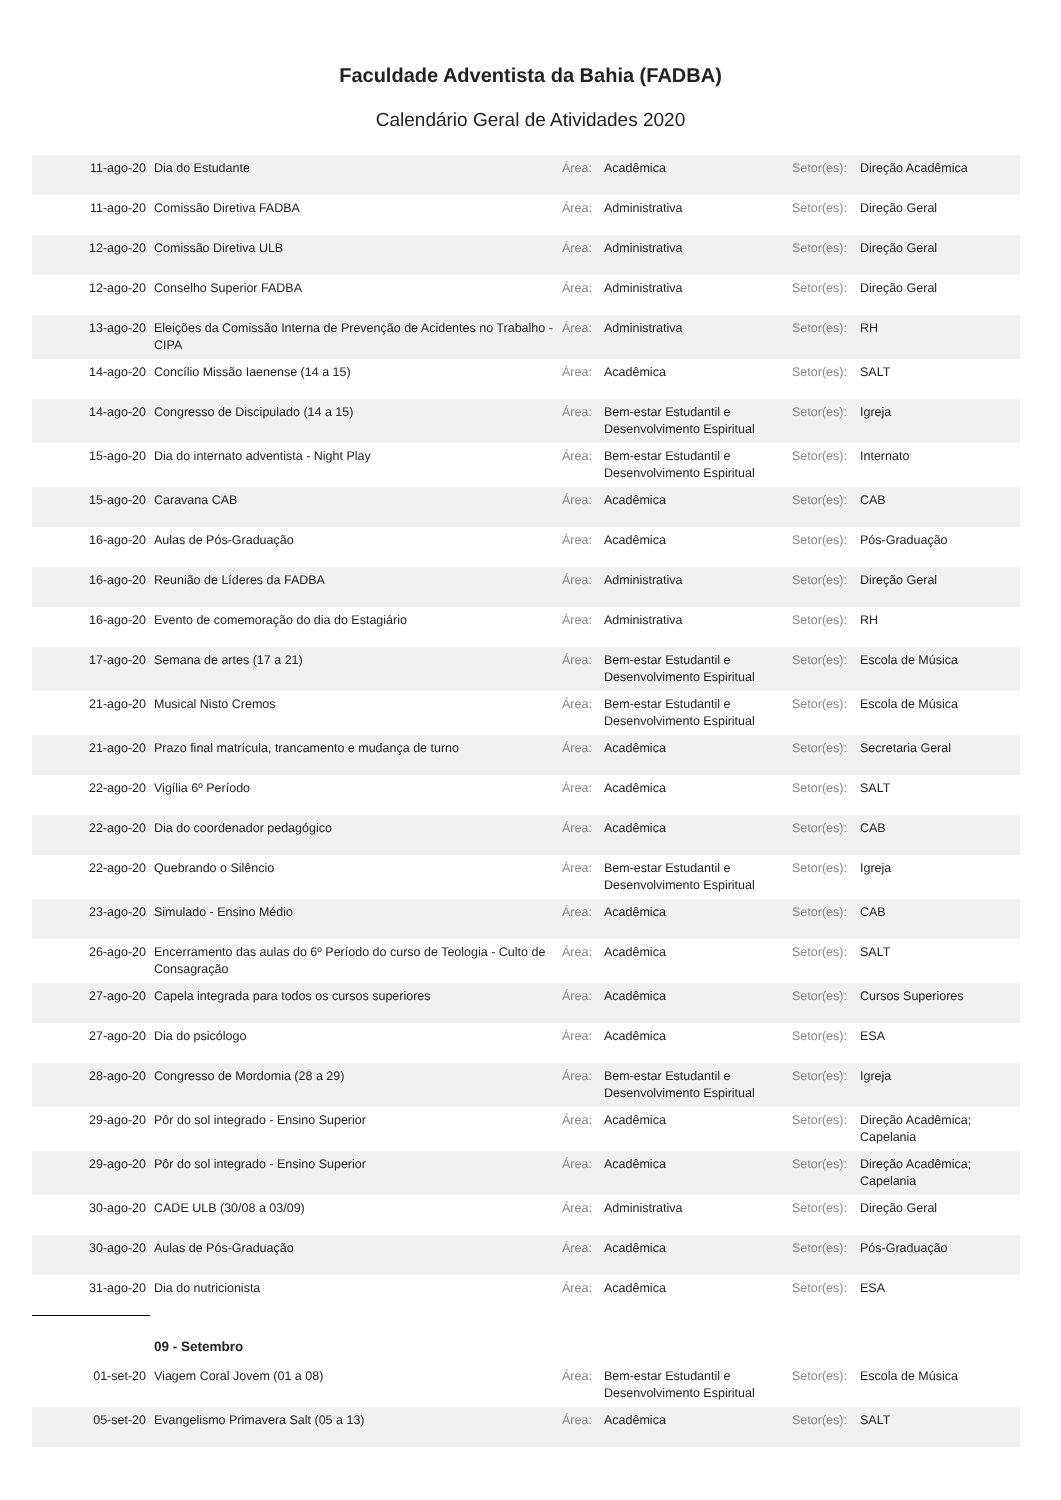Faculdade Adventista da Bahia (FADBA)
Calendário Geral de Atividades 2020
| 11-ago-20 | Dia do Estudante | Área: | Acadêmica | Setor(es): | Direção Acadêmica |
| 11-ago-20 | Comissão Diretiva FADBA | Área: | Administrativa | Setor(es): | Direção Geral |
| 12-ago-20 | Comissão Diretiva ULB | Área: | Administrativa | Setor(es): | Direção Geral |
| 12-ago-20 | Conselho Superior FADBA | Área: | Administrativa | Setor(es): | Direção Geral |
| 13-ago-20 | Eleições da Comissão Interna de Prevenção de Acidentes no Trabalho - CIPA | Área: | Administrativa | Setor(es): | RH |
| 14-ago-20 | Concílio Missão Iaenense (14 a 15) | Área: | Acadêmica | Setor(es): | SALT |
| 14-ago-20 | Congresso de Discipulado (14 a 15) | Área: | Bem-estar Estudantil e Desenvolvimento Espiritual | Setor(es): | Igreja |
| 15-ago-20 | Dia do internato adventista - Night Play | Área: | Bem-estar Estudantil e Desenvolvimento Espiritual | Setor(es): | Internato |
| 15-ago-20 | Caravana CAB | Área: | Acadêmica | Setor(es): | CAB |
| 16-ago-20 | Aulas de Pós-Graduação | Área: | Acadêmica | Setor(es): | Pós-Graduação |
| 16-ago-20 | Reunião de Líderes da FADBA | Área: | Administrativa | Setor(es): | Direção Geral |
| 16-ago-20 | Evento de comemoração do dia do Estagiário | Área: | Administrativa | Setor(es): | RH |
| 17-ago-20 | Semana de artes (17 a 21) | Área: | Bem-estar Estudantil e Desenvolvimento Espiritual | Setor(es): | Escola de Música |
| 21-ago-20 | Musical Nisto Cremos | Área: | Bem-estar Estudantil e Desenvolvimento Espiritual | Setor(es): | Escola de Música |
| 21-ago-20 | Prazo final matrícula, trancamento e mudança de turno | Área: | Acadêmica | Setor(es): | Secretaria Geral |
| 22-ago-20 | Vigília 6º Período | Área: | Acadêmica | Setor(es): | SALT |
| 22-ago-20 | Dia do coordenador pedagógico | Área: | Acadêmica | Setor(es): | CAB |
| 22-ago-20 | Quebrando o Silêncio | Área: | Bem-estar Estudantil e Desenvolvimento Espiritual | Setor(es): | Igreja |
| 23-ago-20 | Simulado - Ensino Médio | Área: | Acadêmica | Setor(es): | CAB |
| 26-ago-20 | Encerramento das aulas do 6º Período do curso de Teologia - Culto de Consagração | Área: | Acadêmica | Setor(es): | SALT |
| 27-ago-20 | Capela integrada para todos os cursos superiores | Área: | Acadêmica | Setor(es): | Cursos Superiores |
| 27-ago-20 | Dia do psicólogo | Área: | Acadêmica | Setor(es): | ESA |
| 28-ago-20 | Congresso de Mordomia (28 a 29) | Área: | Bem-estar Estudantil e Desenvolvimento Espiritual | Setor(es): | Igreja |
| 29-ago-20 | Pôr do sol integrado - Ensino Superior | Área: | Acadêmica | Setor(es): | Direção Acadêmica; Capelania |
| 29-ago-20 | Pôr do sol integrado - Ensino Superior | Área: | Acadêmica | Setor(es): | Direção Acadêmica; Capelania |
| 30-ago-20 | CADE ULB (30/08 a 03/09) | Área: | Administrativa | Setor(es): | Direção Geral |
| 30-ago-20 | Aulas de Pós-Graduação | Área: | Acadêmica | Setor(es): | Pós-Graduação |
| 31-ago-20 | Dia do nutricionista | Área: | Acadêmica | Setor(es): | ESA |
| | 09 - Setembro | | | | |
| 01-set-20 | Viagem Coral Jovem (01 a 08) | Área: | Bem-estar Estudantil e Desenvolvimento Espiritual | Setor(es): | Escola de Música |
| 05-set-20 | Evangelismo Primavera Salt (05 a 13) | Área: | Acadêmica | Setor(es): | SALT |